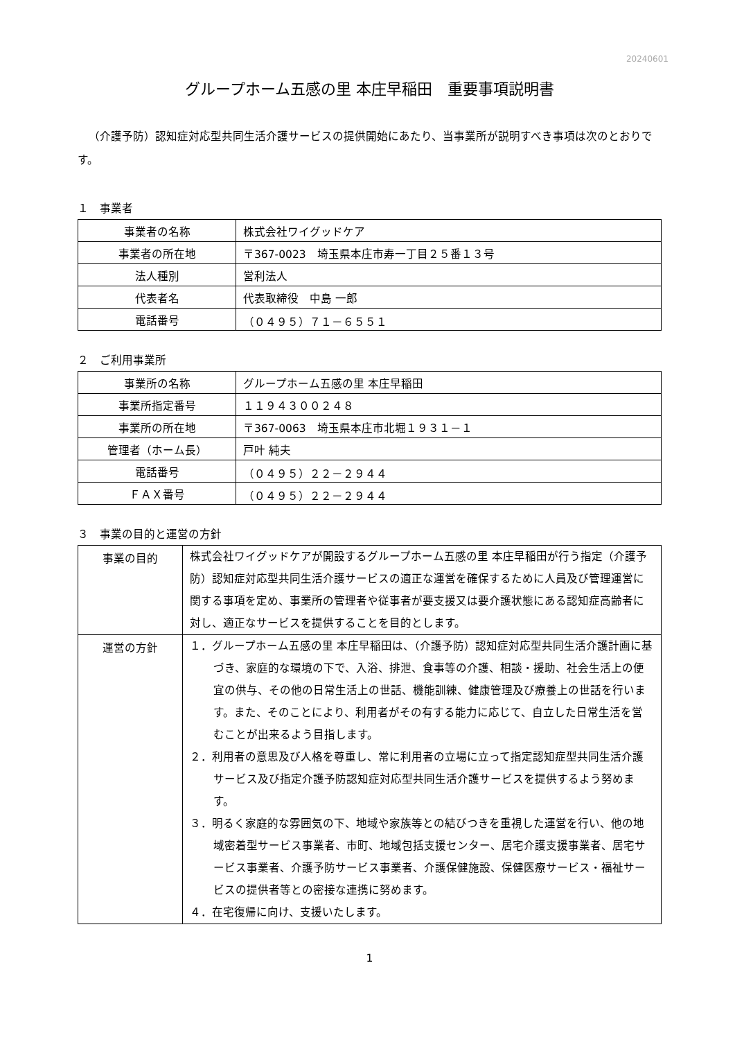20240601
グループホーム五感の里 本庄早稲田　重要事項説明書
（介護予防）認知症対応型共同生活介護サービスの提供開始にあたり、当事業所が説明すべき事項は次のとおりです。
１　事業者
| 事業者の名称 | 株式会社ワイグッドケア |
| 事業者の所在地 | 〒367-0023 埼玉県本庄市寿一丁目２５番１３号 |
| 法人種別 | 営利法人 |
| 代表者名 | 代表取締役 中島 一郎 |
| 電話番号 | （０４９５）７１－６５５１ |
２　ご利用事業所
| 事業所の名称 | グループホーム五感の里 本庄早稲田 |
| 事業所指定番号 | １１９４３００２４８ |
| 事業所の所在地 | 〒367-0063 埼玉県本庄市北堀１９３１－１ |
| 管理者（ホーム長） | 戸叶 純夫 |
| 電話番号 | （０４９５）２２－２９４４ |
| ＦＡＸ番号 | （０４９５）２２－２９４４ |
３　事業の目的と運営の方針
| 事業の目的 | 株式会社ワイグッドケアが開設するグループホーム五感の里 本庄早稲田が行う指定（介護予防）認知症対応型共同生活介護サービスの適正な運営を確保するために人員及び管理運営に関する事項を定め、事業所の管理者や従事者が要支援又は要介護状態にある認知症高齢者に対し、適正なサービスを提供することを目的とします。 |
| 運営の方針 | １．グループホーム五感の里 本庄早稲田は、（介護予防）認知症対応型共同生活介護計画に基づき、家庭的な環境の下で、入浴、排泄、食事等の介護、相談・援助、社会生活上の便宜の供与、その他の日常生活上の世話、機能訓練、健康管理及び療養上の世話を行います。また、そのことにより、利用者がその有する能力に応じて、自立した日常生活を営むことが出来るよう目指します。 ２．利用者の意思及び人格を尊重し、常に利用者の立場に立って指定認知症型共同生活介護サービス及び指定介護予防認知症対応型共同生活介護サービスを提供するよう努めます。 ３．明るく家庭的な雰囲気の下、地域や家族等との結びつきを重視した運営を行い、他の地域密着型サービス事業者、市町、地域包括支援センター、居宅介護支援事業者、居宅サービス事業者、介護予防サービス事業者、介護保健施設、保健医療サービス・福祉サービスの提供者等との密接な連携に努めます。 ４．在宅復帰に向け、支援いたします。 |
1